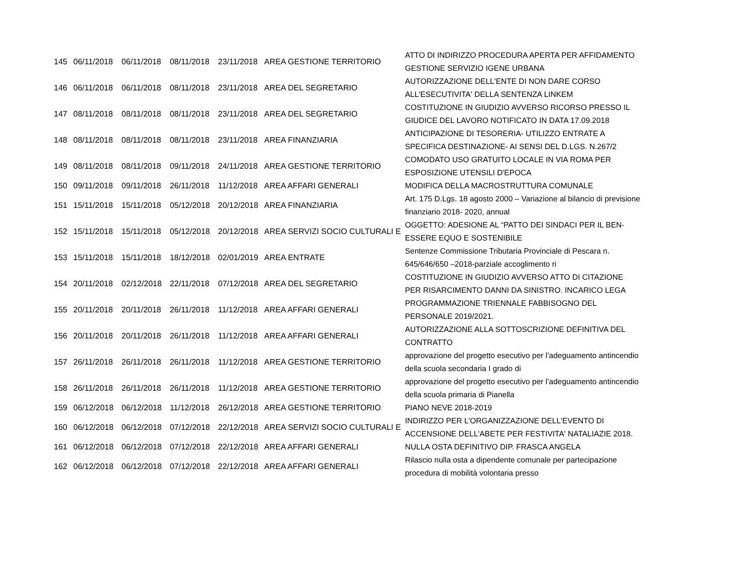| 145 | 06/11/2018 | 06/11/2018 | 08/11/2018 | 23/11/2018 | AREA GESTIONE TERRITORIO | ATTO DI INDIRIZZO PROCEDURA APERTA PER AFFIDAMENTO GESTIONE SERVIZIO IGENE URBANA |
| 146 | 06/11/2018 | 06/11/2018 | 08/11/2018 | 23/11/2018 | AREA DEL SEGRETARIO | AUTORIZZAZIONE DELL'ENTE DI NON DARE CORSO ALL'ESECUTIVITA' DELLA SENTENZA LINKEM |
| 147 | 08/11/2018 | 08/11/2018 | 08/11/2018 | 23/11/2018 | AREA DEL SEGRETARIO | COSTITUZIONE IN GIUDIZIO AVVERSO RICORSO PRESSO IL GIUDICE DEL LAVORO NOTIFICATO IN DATA 17.09.2018 |
| 148 | 08/11/2018 | 08/11/2018 | 08/11/2018 | 23/11/2018 | AREA FINANZIARIA | ANTICIPAZIONE DI TESORERIA- UTILIZZO ENTRATE A SPECIFICA DESTINAZIONE- AI SENSI DEL D.LGS. N.267/2 |
| 149 | 08/11/2018 | 08/11/2018 | 09/11/2018 | 24/11/2018 | AREA GESTIONE TERRITORIO | COMODATO USO GRATUITO LOCALE IN VIA ROMA PER ESPOSIZIONE UTENSILI D'EPOCA |
| 150 | 09/11/2018 | 09/11/2018 | 26/11/2018 | 11/12/2018 | AREA AFFARI GENERALI | MODIFICA DELLA MACROSTRUTTURA COMUNALE |
| 151 | 15/11/2018 | 15/11/2018 | 05/12/2018 | 20/12/2018 | AREA FINANZIARIA | Art. 175 D.Lgs. 18 agosto 2000 – Variazione al bilancio di previsione finanziario 2018- 2020, annual |
| 152 | 15/11/2018 | 15/11/2018 | 05/12/2018 | 20/12/2018 | AREA SERVIZI SOCIO CULTURALI E | OGGETTO: ADESIONE AL “PATTO DEI SINDACI PER IL BEN-ESSERE EQUO E SOSTENIBILE |
| 153 | 15/11/2018 | 15/11/2018 | 18/12/2018 | 02/01/2019 | AREA ENTRATE | Sentenze Commissione Tributaria Provinciale di Pescara n. 645/646/650 –2018-parziale accoglimento ri |
| 154 | 20/11/2018 | 02/12/2018 | 22/11/2018 | 07/12/2018 | AREA DEL SEGRETARIO | COSTITUZIONE IN GIUDIZIO AVVERSO ATTO DI CITAZIONE PER RISARCIMENTO DANNI DA SINISTRO. INCARICO LEGA |
| 155 | 20/11/2018 | 20/11/2018 | 26/11/2018 | 11/12/2018 | AREA AFFARI GENERALI | PROGRAMMAZIONE TRIENNALE FABBISOGNO DEL PERSONALE 2019/2021. |
| 156 | 20/11/2018 | 20/11/2018 | 26/11/2018 | 11/12/2018 | AREA AFFARI GENERALI | AUTORIZZAZIONE ALLA SOTTOSCRIZIONE DEFINITIVA DEL CONTRATTO |
| 157 | 26/11/2018 | 26/11/2018 | 26/11/2018 | 11/12/2018 | AREA GESTIONE TERRITORIO | approvazione del progetto esecutivo per l’adeguamento antincendio della scuola secondaria I grado di |
| 158 | 26/11/2018 | 26/11/2018 | 26/11/2018 | 11/12/2018 | AREA GESTIONE TERRITORIO | approvazione del progetto esecutivo per l’adeguamento antincendio della scuola primaria di Pianella |
| 159 | 06/12/2018 | 06/12/2018 | 11/12/2018 | 26/12/2018 | AREA GESTIONE TERRITORIO | PIANO NEVE 2018-2019 |
| 160 | 06/12/2018 | 06/12/2018 | 07/12/2018 | 22/12/2018 | AREA SERVIZI SOCIO CULTURALI E | INDIRIZZO PER L'ORGANIZZAZIONE DELL'EVENTO DI ACCENSIONE DELL'ABETE PER FESTIVITA' NATALIAZIE 2018. |
| 161 | 06/12/2018 | 06/12/2018 | 07/12/2018 | 22/12/2018 | AREA AFFARI GENERALI | NULLA OSTA DEFINITIVO DIP. FRASCA ANGELA |
| 162 | 06/12/2018 | 06/12/2018 | 07/12/2018 | 22/12/2018 | AREA AFFARI GENERALI | Rilascio nulla osta a dipendente comunale per partecipazione procedura di mobilità volontaria presso |